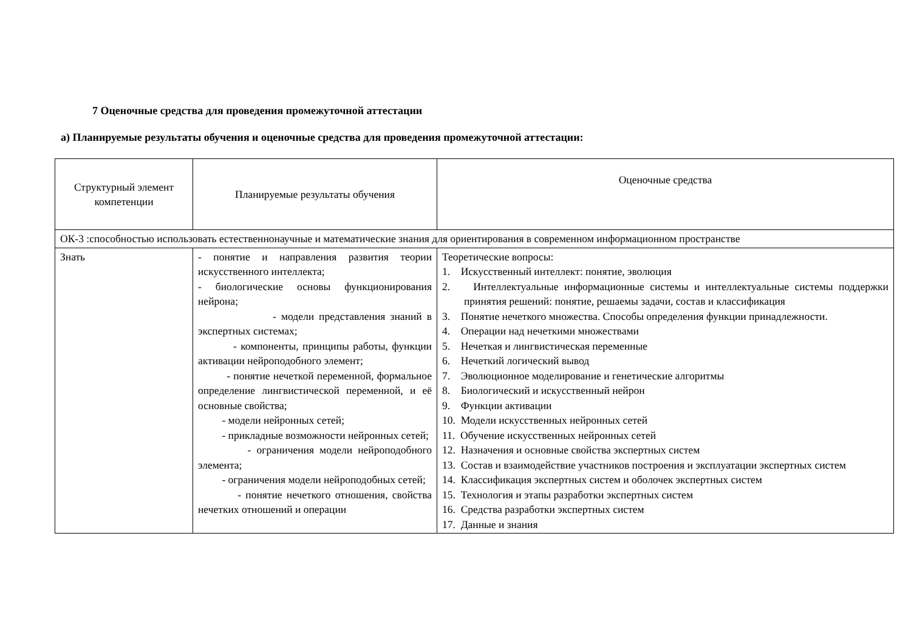7 Оценочные средства для проведения промежуточной аттестации
а) Планируемые результаты обучения и оценочные средства для проведения промежуточной аттестации:
| Структурный элемент компетенции | Планируемые результаты обучения | Оценочные средства |
| ОК-3 :способностью использовать естественнонаучные и математические знания для ориентирования в современном информационном пространстве | | |
| Знать | - понятие и направления развития теории искусственного интеллекта; - биологические основы функционирования нейрона; - модели представления знаний в экспертных системах; - компоненты, принципы работы, функции активации нейроподобного элемент; - понятие нечеткой переменной, формальное определение лингвистической переменной, и её основные свойства; - модели нейронных сетей; - прикладные возможности нейронных сетей; - ограничения модели нейроподобного элемента; - ограничения модели нейроподобных сетей; - понятие нечеткого отношения, свойства нечетких отношений и операции | Теоретические вопросы: 1. Искусственный интеллект: понятие, эволюция 2. Интеллектуальные информационные системы и интеллектуальные системы поддержки принятия решений: понятие, решаемы задачи, состав и классификация 3. Понятие нечеткого множества. Способы определения функции принадлежности. 4. Операции над нечеткими множествами 5. Нечеткая и лингвистическая переменные 6. Нечеткий логический вывод 7. Эволюционное моделирование и генетические алгоритмы 8. Биологический и искусственный нейрон 9. Функции активации 10. Модели искусственных нейронных сетей 11. Обучение искусственных нейронных сетей 12. Назначения и основные свойства экспертных систем 13. Состав и взаимодействие участников построения и эксплуатации экспертных систем 14. Классификация экспертных систем и оболочек экспертных систем 15. Технология и этапы разработки экспертных систем 16. Средства разработки экспертных систем 17. Данные и знания |